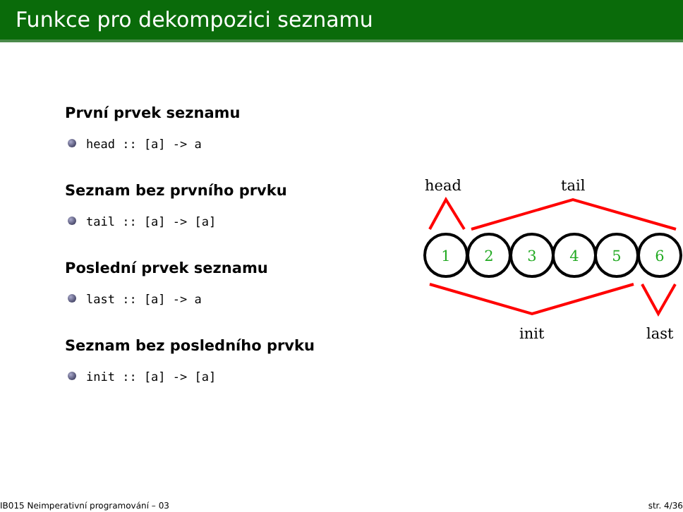Funkce pro dekompozici seznamu
První prvek seznamu
head :: [a] -> a
Seznam bez prvního prvku
tail :: [a] -> [a]
Poslední prvek seznamu
last :: [a] -> a
Seznam bez posledního prvku
init :: [a] -> [a]
head
tail
1
2
3
4
5
6
init
last
IB015 Neimperativní programování – 03 str. 4/36